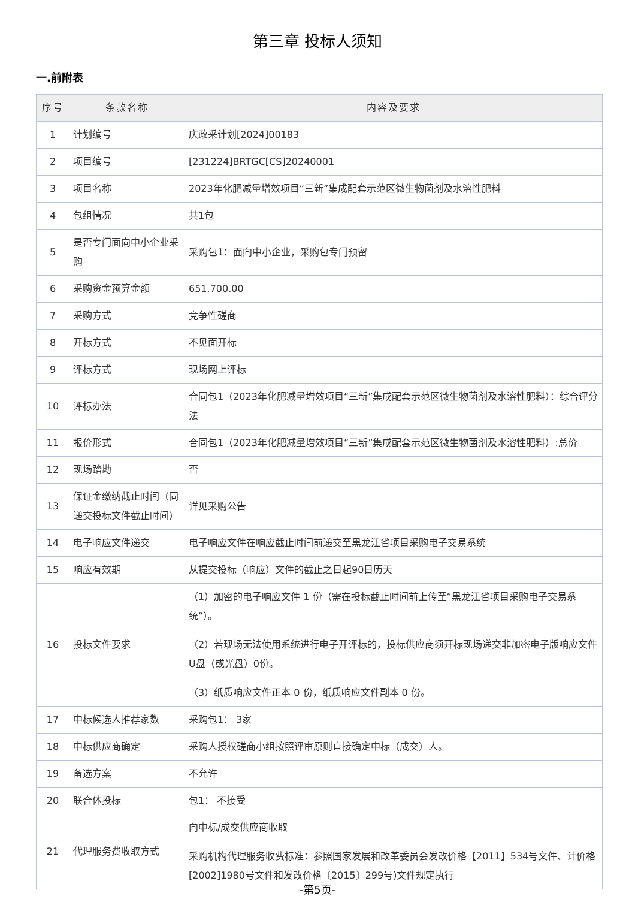第三章 投标人须知
一.前附表
| 序号 | 条款名称 | 内容及要求 |
| --- | --- | --- |
| 1 | 计划编号 | 庆政采计划[2024]00183 |
| 2 | 项目编号 | [231224]BRTGC[CS]20240001 |
| 3 | 项目名称 | 2023年化肥减量增效项目“三新”集成配套示范区微生物菌剂及水溶性肥料 |
| 4 | 包组情况 | 共1包 |
| 5 | 是否专门面向中小企业采购 | 采购包1：面向中小企业，采购包专门预留 |
| 6 | 采购资金预算金额 | 651,700.00 |
| 7 | 采购方式 | 竞争性磋商 |
| 8 | 开标方式 | 不见面开标 |
| 9 | 评标方式 | 现场网上评标 |
| 10 | 评标办法 | 合同包1（2023年化肥减量增效项目“三新”集成配套示范区微生物菌剂及水溶性肥料）：综合评分法 |
| 11 | 报价形式 | 合同包1（2023年化肥减量增效项目“三新”集成配套示范区微生物菌剂及水溶性肥料）:总价 |
| 12 | 现场踏勘 | 否 |
| 13 | 保证金缴纳截止时间（同递交投标文件截止时间） | 详见采购公告 |
| 14 | 电子响应文件递交 | 电子响应文件在响应截止时间前递交至黑龙江省项目采购电子交易系统 |
| 15 | 响应有效期 | 从提交投标（响应）文件的截止之日起90日历天 |
| 16 | 投标文件要求 | （1）加密的电子响应文件 1 份（需在投标截止时间前上传至“黑龙江省项目采购电子交易系统”）。 （2）若现场无法使用系统进行电子开评标的，投标供应商须开标现场递交非加密电子版响应文件U盘（或光盘）0份。 （3）纸质响应文件正本 0 份，纸质响应文件副本 0 份。 |
| 17 | 中标候选人推荐家数 | 采购包1： 3家 |
| 18 | 中标供应商确定 | 采购人授权磋商小组按照评审原则直接确定中标（成交）人。 |
| 19 | 备选方案 | 不允许 |
| 20 | 联合体投标 | 包1： 不接受 |
| 21 | 代理服务费收取方式 | 向中标/成交供应商收取 采购机构代理服务收费标准：参照国家发展和改革委员会发改价格【2011】534号文件、计价格[2002]1980号文件和发改价格〔2015〕299号)文件规定执行 |
-第5页-